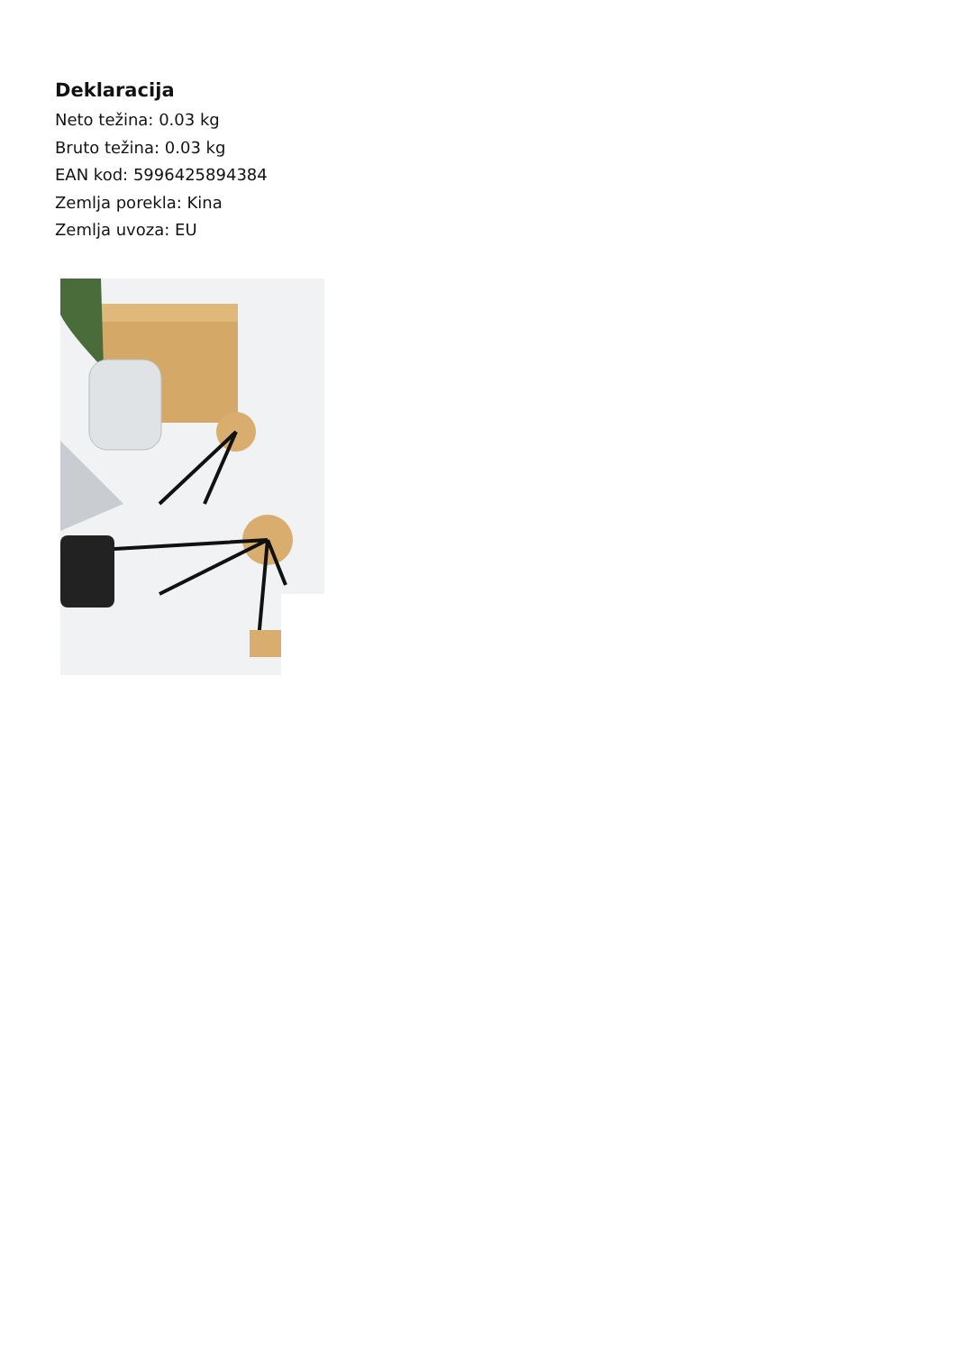Deklaracija
Neto težina: 0.03 kg
Bruto težina: 0.03 kg
EAN kod: 5996425894384
Zemlja porekla: Kina
Zemlja uvoza: EU